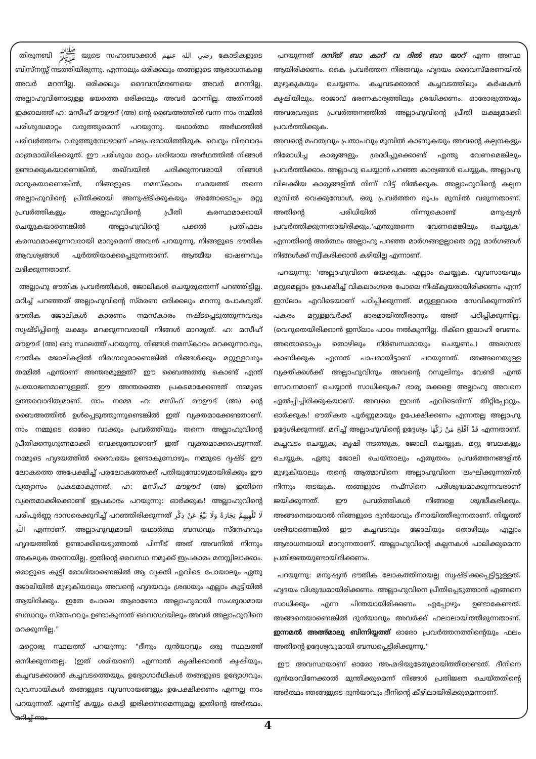തിരുനബി ﷺ യുടെ സഹാബാക്കൾ رضي الله عنهم കോടികളുടെ ബിസ്നസ്സ് നടത്തിയിരുന്നു. എന്നാലും ഒരിക്കലും തങ്ങളുടെ ആരാധനകളെ അവർ മറന്നില്ല. ഒരിക്കലും ദൈവസ്മരണയെ അവർ മറന്നില്ല. അല്ലാഹുവിനോടുള്ള ഭയത്തെ ഒരിക്കലും അവർ മറന്നില്ല. അതിനാൽ ഇക്കാലത്ത് ഹ: മസീഹ് മൗഊദ് (അ) ന്റെ ബൈഅത്തിൽ വന്ന നാം നമ്മിൽ പരിശുദ്ധമാറ്റം വരുത്തുമെന്ന് പറയുന്നു. യഥാർത്ഥ അർഥത്തിൽ പരിവർത്തനം വരുത്തുമ്പോഴാണ് ഫലപ്രദമായിത്തീരുക. വെറും വീരവാദം മാത്രമായിരിക്കരുത്. ഈ പരിശുദ്ധ മാറ്റം ശരിയായ അർഥത്തിൽ നിങ്ങൾ ഉണ്ടാക്കുകയാണെങ്കിൽ, തഖ്‌വയിൽ ചരിക്കുന്നവരായി നിങ്ങൾ മാറുകയാണെങ്കിൽ, നിങ്ങളുടെ നമസ്കാരം സമയത്ത് തന്നെ അല്ലാഹുവിന്റെ പ്രീതിക്കായി അനുഷ്ടിക്കുകയും അതോടൊപ്പം മറ്റു പ്രവർത്തികളും അല്ലാഹുവിന്റെ പ്രീതി കരസ്ഥമാക്കായി ചെയ്യുകയാണെങ്കിൽ അല്ലാഹുവിന്റെ പക്കൽ പ്രതിഫലം കരസ്ഥമാക്കുന്നവരായി മാറുമെന്ന് അവൻ പറയുന്നു. നിങ്ങളുടെ ഭൗതിക ആവശ്യങ്ങൾ പൂർത്തിയാക്കപ്പെടുന്നതാണ്. ആത്മീയ ഭാഷണവും ലഭിക്കുന്നതാണ്.
അല്ലാഹു ഭൗതിക പ്രവർത്തികൾ, ജോലികൾ ചെയ്യരുതെന്ന് പറഞ്ഞിട്ടില്ല. മറിച്ച് പറഞ്ഞത് അല്ലാഹുവിന്റെ സ്മരണ ഒരിക്കലും മറന്നു പോകരുത്. ഭൗതിക ജോലികൾ കാരണം നമസ്കാരം നഷ്ടപ്പെടുത്തുന്നവരും സൃഷ്ടിപ്പിന്റെ ലക്ഷ്യം മറക്കുന്നവരായി നിങ്ങൾ മാറരുത്. ഹ: മസീഹ് മൗഊദ് (അ) ഒരു സ്ഥലത്ത് പറയുന്നു. നിങ്ങൾ നമസ്കാരം മറക്കുന്നവരും, ഭൗതിക ജോലികളിൽ നിമഗ്നരുമാണെങ്കിൽ നിങ്ങൾക്കും മറ്റുള്ളവരും തമ്മിൽ എന്താണ് അന്തരമുള്ളത്? ഈ ബൈഅത്തു കൊണ്ട് എന്ത് പ്രയോജനമാണുള്ളത്. ഈ അന്തരത്തെ പ്രകടമാക്കേണ്ടത് നമ്മുടെ ഉത്തരവാദിത്വമാണ്. നാം നമ്മേ ഹ: മസീഹ് മൗഊദ് (അ) ന്റെ ബൈഅത്തിൽ ഉൾപ്പെടുത്തുന്നുണ്ടെങ്കിൽ ഇത് വ്യക്തമാക്കേണ്ടതാണ്. നാം നമ്മുടെ ഓരോ വാക്കും പ്രവർത്തിയും തന്നെ അല്ലാഹുവിന്റെ പ്രീതിക്കനുഗുണമാക്കി വെക്കുമ്പോഴാണ് ഇത് വ്യക്തമാക്കപെടുന്നത്. നമ്മുടെ ഹൃദയത്തിൽ ദൈവഭയം ഉണ്ടാകുമ്പോഴും, നമ്മുടെ ദൃഷ്ടി ഈ ലോകത്തെ അപേക്ഷിച്ച് പരലോകത്തേക്ക് പതിയുമ്പോഴുമായിരിക്കും ഈ വ്യത്യാസം പ്രകടമാകുന്നത്. ഹ: മസീഹ് മൗഊദ് (അ) ഇതിനെ വ്യക്തമാക്കിക്കൊണ്ട് ഇപ്രകാരം പറയുന്നു: ഓർക്കുക! അല്ലാഹുവിന്റെ പരിപൂർണ്ണ ദാസരെക്കുറിച്ച് പറഞ്ഞിരിക്കുന്നത് لَا تُلْهِيهِمْ تِجَارَةٌ وَلَا بَيْعٌ عَنْ ذِكْرِ اللّٰهِ എന്നാണ്. അല്ലാഹുവുമായി യഥാർത്ഥ ബന്ധവും സ്നേഹവും ഹൃദയത്തിൽ ഉണ്ടാക്കിയെടുത്താൽ പിന്നീട് അത് അവനിൽ നിന്നും അകലുക തന്നെയില്ല. ഇതിന്റെ ഒരവസ്ഥ നമുക്ക് ഇപ്രകാരം മനസ്സിലാക്കാം. ഒരാളുടെ കുട്ടി രോഗിയാണെങ്കിൽ ആ വ്യക്തി എവിടെ പോയാലും ഏതു ജോലിയിൽ മുഴുകിയാലും അവന്റെ ഹൃദയവും ശ്രദ്ധയും എല്ലാം കുട്ടിയിൽ ആയിരിക്കും. ഇതേ പോലെ ആരാണോ അല്ലാഹുമായി സംശുദ്ധമായ ബന്ധവും സ്നേഹവും ഉണ്ടാകുന്നത് ഒരവസ്ഥയിലും അവർ അല്ലാഹുവിനെ മറക്കുന്നില്ല."
മറ്റൊരു സ്ഥലത്ത് പറയുന്നു: "ദീനും ദുൻയാവും ഒരു സ്ഥലത്ത് ഒന്നിക്കുന്നതല്ല. (ഇത് ശരിയാണ്) എന്നാൽ കൃഷിക്കാരൻ കൃഷിയും, കച്ചവടക്കാരൻ കച്ചവടത്തെയും, ഉദ്യോഗാർഥികൾ തങ്ങളുടെ ഉദ്യോഗവും, വ്യവസായികൾ തങ്ങളുടെ വ്യവസായങ്ങളും ഉപേക്ഷിക്കണം എന്നല്ല നാം പറയുന്നത്. എന്നിട്ട് കയ്യും കെട്ടി ഇരിക്കണമെന്നുമല്ല ഇതിന്റെ അർത്ഥം. മറിച്ച് നാം
പറയുന്നത് ദസ്ത് ബാ കാറ് വ ദിൽ ബാ യാറ് എന്ന അസ്ഥ ആയിരിക്കണം. കൈ പ്രവർത്തന നിരതവും ഹൃദയം ദൈവസ്മരണയിൽ മുഴുകുകയും ചെയ്യണം. കച്ചവടക്കാരൻ കച്ചവടത്തിലും കർഷകൻ കൃഷിയിലും, രാജാവ് ഭരണകാര്യത്തിലും ശ്രദ്ധിക്കണം. ഓരോരുത്തരും അവരവരുടെ പ്രവർത്തനത്തിൽ അല്ലാഹുവിന്റെ പ്രീതി ലക്ഷ്യമാക്കി പ്രവർത്തിക്കുക.
അവന്റെ മഹത്വവും പ്രതാപവും മുമ്പിൽ കാണുകയും അവന്റെ കല്പനകളും നിരോധിച്ച കാര്യങ്ങളും ശ്രദ്ധിച്ചുക്കൊണ്ട് എന്തു വേണമെങ്കിലും പ്രവർത്തിക്കാം. അല്ലാഹു ചെയ്യാൻ പറഞ്ഞ കാര്യങ്ങൾ ചെയ്യുക, അല്ലാഹു വിലക്കിയ കാര്യങ്ങളിൽ നിന്ന് വിട്ട് നിൽക്കുക. അല്ലാഹുവിന്റെ കല്പന മുമ്പിൽ വെക്കുമ്പോൾ, ഒരു പ്രവർത്തന രൂപം മുമ്പിൽ വരുന്നതാണ്. അതിന്റെ പരിധിയിൽ നിന്നുകൊണ്ട് മനുഷ്യൻ പ്രവർത്തിക്കുന്നതായിരിക്കും.'എന്തുതന്നെ വേണമെങ്കിലും ചെയ്യുക' എന്നതിന്റെ അർത്ഥം അല്ലാഹു പറഞ്ഞ മാർഗങ്ങളല്ലാതെ മറ്റു മാർഗങ്ങൾ നിങ്ങൾക്ക് സ്വീകരിക്കാൻ കഴിയില്ല എന്നാണ്.
പറയുന്നു: 'അല്ലാഹുവിനെ ഭയക്കുക. എല്ലാം ചെയ്യുക. വ്യവസായവും മറ്റുമെല്ലാം ഉപേക്ഷിച്ച് വികലാംഗരെ പോലെ നിഷ്കൃയരായിരിക്കണം എന്ന് ഇസ്‌ലാം എവിടെയാണ് പഠിപ്പിക്കുന്നത്. മറ്റുള്ളവരെ സേവിക്കുന്നതിന് പകരം മറ്റുള്ളവർക്ക് ഭാരമായിത്തീരാനും അത് പഠിപ്പിക്കുന്നില്ല. (വെറുതെയിരിക്കാൻ ഇസ്‌ലാം പാഠം നൽകുന്നില്ല. ദിക്റെ ഇലാഹി വേണം. അതൊടൊപ്പം തൊഴിലും നിർബന്ധമായും ചെയ്യണം.) അലസത കാണിക്കുക എന്നത് പാപമായിട്ടാണ് പറയുന്നത്. അങ്ങനെയുള്ള വ്യക്തിക്കൾക്ക് അല്ലാഹുവിനും അവന്റെ റസൂലിനും വേണ്ടി എന്ത് സേവനമാണ് ചെയ്യാൻ സാധിക്കുക? ഭാര്യ മക്കളെ അല്ലാഹു അവനെ ഏൽപ്പിച്ചിരിക്കുകയാണ്. അവരെ ഇവൻ എവിടെനിന്ന് തീറ്റിപ്പോറ്റും. ഓർക്കുക! ഭൗതികത പൂർണ്ണമായും ഉപേക്ഷിക്കണം എന്നതല്ല അല്ലാഹു ഉദ്ദേശിക്കുന്നത്. മറിച്ച് അല്ലാഹുവിന്റെ ഉദ്ദേശ്യം قَدْ اَفْلَحَ مَنْ زَكّٰهَا എന്നതാണ്. കച്ചവടം ചെയ്യുക, കൃഷി നടത്തുക, ജോലി ചെയ്യുക, മറ്റു വേലകളും ചെയ്യുക, ഏതു ജോലി ചെയ്താലും ഏതുതരം പ്രവർത്തനങ്ങളിൽ മുഴുകിയാലും തന്റെ ആത്മാവിനെ അല്ലാഹുവിനെ ലംഘിക്കുന്നതിൽ നിന്നും തടയുക. തങ്ങളുടെ നഫ്സിനെ പരിശുദ്ധമാക്കുന്നവരാണ് ജയിക്കുന്നത്. ഈ പ്രവർത്തികൾ നിങ്ങളെ ശുദ്ധീകരിക്കും. അങ്ങനെയായാൽ നിങ്ങളുടെ ദുൻയാവും ദീനായിത്തീരുന്നതാണ്. നിയ്യത്ത് ശരിയാണെങ്കിൽ ഈ കച്ചവടവും ജോലിയും തൊഴിലും എല്ലാം ആരാധനയായി മാറുന്നതാണ്. അല്ലാഹുവിന്റെ കല്പനകൾ പാലിക്കുമെന്ന പ്രതിജ്ഞയുണ്ടായിരിക്കണം.
പറയുന്നു: മനുഷ്യൻ ഭൗതിക ലോകത്തിനായല്ല സൃഷ്ടിക്കപ്പെട്ടിട്ടുള്ളത്. ഹൃദയം വിശുദ്ധമായിരിക്കണം. അല്ലാഹുവിനെ പ്രീതിപ്പെടുത്താൻ എങ്ങനെ സാധിക്കും എന്ന ചിന്തയായിരിക്കണം എപ്പോഴും ഉണ്ടാകേണ്ടത്. അങ്ങനെയാണെങ്കിൽ ദുൻയാവും അവർക്ക് ഹലാലായിത്തീരുന്നതാണ്. ഇന്നമൽ അഅ്മാലു ബിന്നിയ്യത്ത് ഓരോ പ്രവർത്തനത്തിന്റെയും ഫലം അതിന്റെ ഉദ്ദേശ്യവുമായി ബന്ധപ്പെട്ടിരിക്കുന്നു."
ഈ അവസ്ഥയാണ് ഓരോ അഹ്മദിയുടേതുമായിത്തീരേണ്ടത്. ദീനിനെ ദുൻയാവിനേക്കാൽ മുന്തിക്കുമെന്ന് നിങ്ങൾ പ്രതിജ്ഞ ചെയ്തതിന്റെ അർത്ഥം ഞങ്ങളുടെ ദുൻയാവും ദീനിന്റെ കീഴിലായിരിക്കുമെന്നാണ്.
4